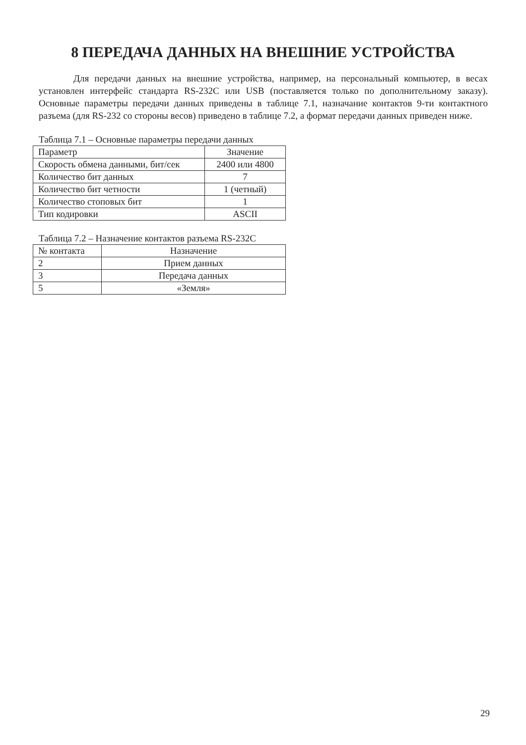8 ПЕРЕДАЧА ДАННЫХ НА ВНЕШНИЕ УСТРОЙСТВА
Для передачи данных на внешние устройства, например, на персональный компьютер, в весах установлен интерфейс стандарта RS-232C или USB (поставляется только по дополнительному заказу). Основные параметры передачи данных приведены в таблице 7.1, назначание контактов 9-ти контактного разъема (для RS-232 со стороны весов) приведено в таблице 7.2, а формат передачи данных приведен ниже.
Таблица 7.1 – Основные параметры передачи данных
| Параметр | Значение |
| --- | --- |
| Скорость обмена данными, бит/сек | 2400 или 4800 |
| Количество бит данных | 7 |
| Количество бит четности | 1 (четный) |
| Количество стоповых бит | 1 |
| Тип кодировки | ASCII |
Таблица 7.2 – Назначение контактов разъема RS-232C
| № контакта | Назначение |
| --- | --- |
| 2 | Прием данных |
| 3 | Передача данных |
| 5 | «Земля» |
29